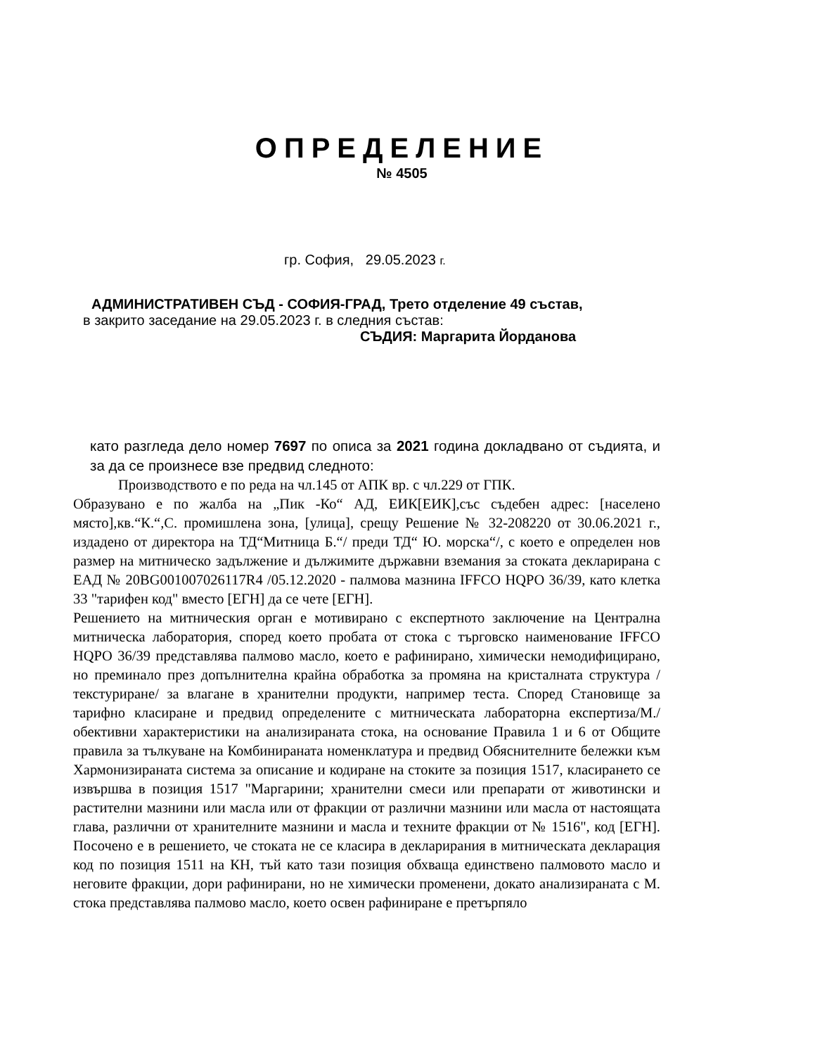ОПРЕДЕЛЕНИЕ
№ 4505
гр. София, 29.05.2023 г.
АДМИНИСТРАТИВЕН СЪД - СОФИЯ-ГРАД, Трето отделение 49 състав,
в закрито заседание на 29.05.2023 г. в следния състав:
СЪДИЯ: Маргарита Йорданова
като разгледа дело номер 7697 по описа за 2021 година докладвано от съдията, и за да се произнесе взе предвид следното:
Производството е по реда на чл.145 от АПК вр. с чл.229 от ГПК.
Образувано е по жалба на „Пик -Ко“ АД, ЕИК[ЕИК],със съдебен адрес: [населено място],кв.“К.“,С. промишлена зона, [улица], срещу Решение № 32-208220 от 30.06.2021 г., издадено от директора на ТД“Митница Б.“/ преди ТД“ Ю. морска“/, с което е определен нов размер на митническо задължение и дължимите държавни вземания за стоката декларирана с ЕАД № 20BG001007026117R4 /05.12.2020 - палмова мазнина IFFCO HQPO 36/39, като клетка 33 "тарифен код" вместо [ЕГН] да се чете [ЕГН].
Решението на митническия орган е мотивирано с експертното заключение на Централна митническа лаборатория, според което пробата от стока с търговско наименование IFFCO HQPO 36/39 представлява палмово масло, което е рафинирано, химически немодифицирано, но преминало през допълнителна крайна обработка за промяна на кристалната структура /текстуриране/ за влагане в хранителни продукти, например теста. Според Становище за тарифно класиране и предвид определените с митническата лабораторна експертиза/М./ обективни характеристики на анализираната стока, на основание Правила 1 и 6 от Общите правила за тълкуване на Комбинираната номенклатура и предвид Обяснителните бележки към Хармонизираната система за описание и кодиране на стоките за позиция 1517, класирането се извършва в позиция 1517 "Маргарини; хранителни смеси или препарати от животински и растителни мазнини или масла или от фракции от различни мазнини или масла от настоящата глава, различни от хранителните мазнини и масла и техните фракции от № 1516", код [ЕГН]. Посочено е в решението, че стоката не се класира в декларирания в митническата декларация код по позиция 1511 на КН, тъй като тази позиция обхваща единствено палмовото масло и неговите фракции, дори рафинирани, но не химически променени, докато анализираната с М. стока представлява палмово масло, което освен рафиниране е претърпяло